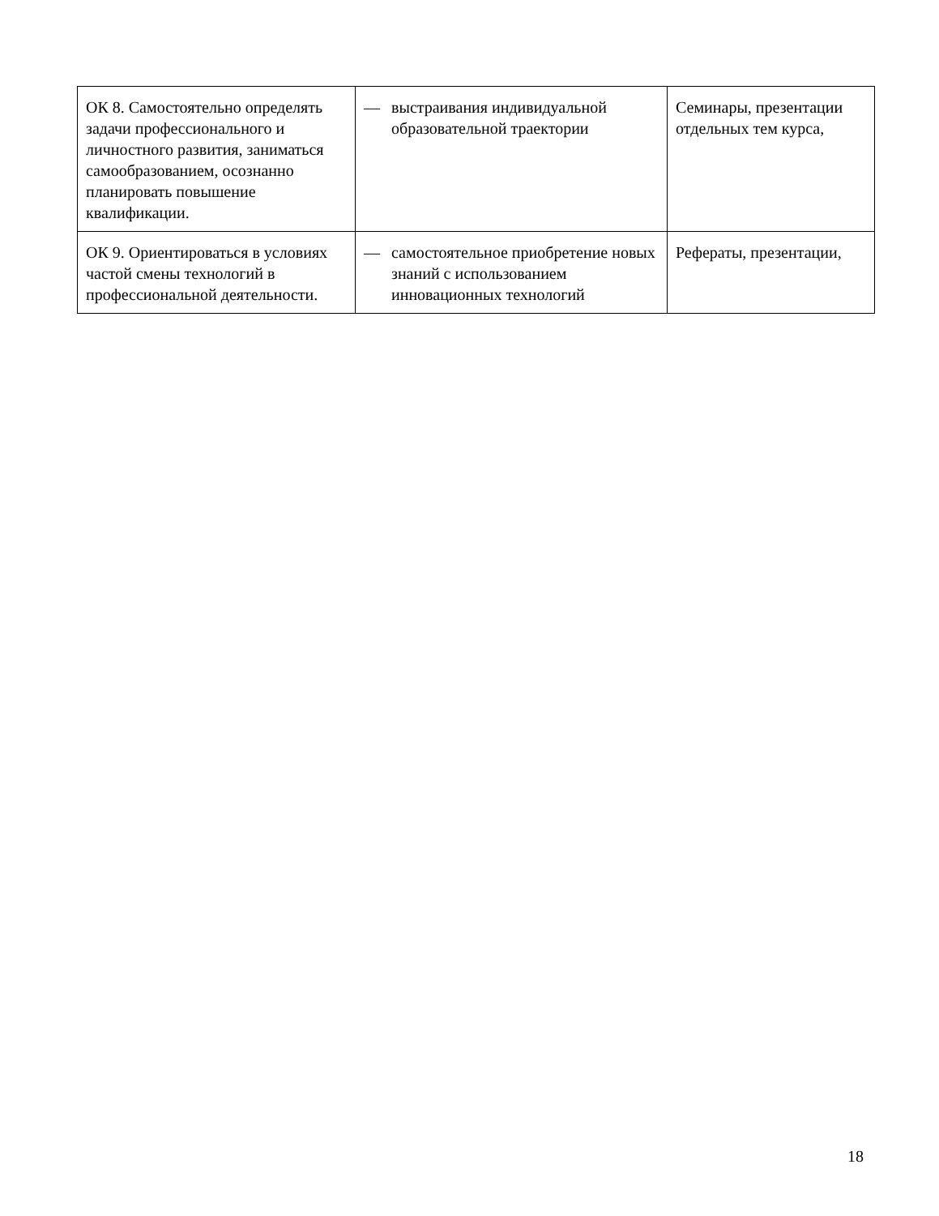| ОК 8. Самостоятельно определять задачи профессионального и личностного развития, заниматься самообразованием, осознанно планировать повышение квалификации. | — выстраивания индивидуальной образовательной траектории | Семинары, презентации отдельных тем курса, |
| ОК 9. Ориентироваться в условиях частой смены технологий в профессиональной деятельности. | — самостоятельное приобретение новых знаний с использованием инновационных технологий | Рефераты, презентации, |
18